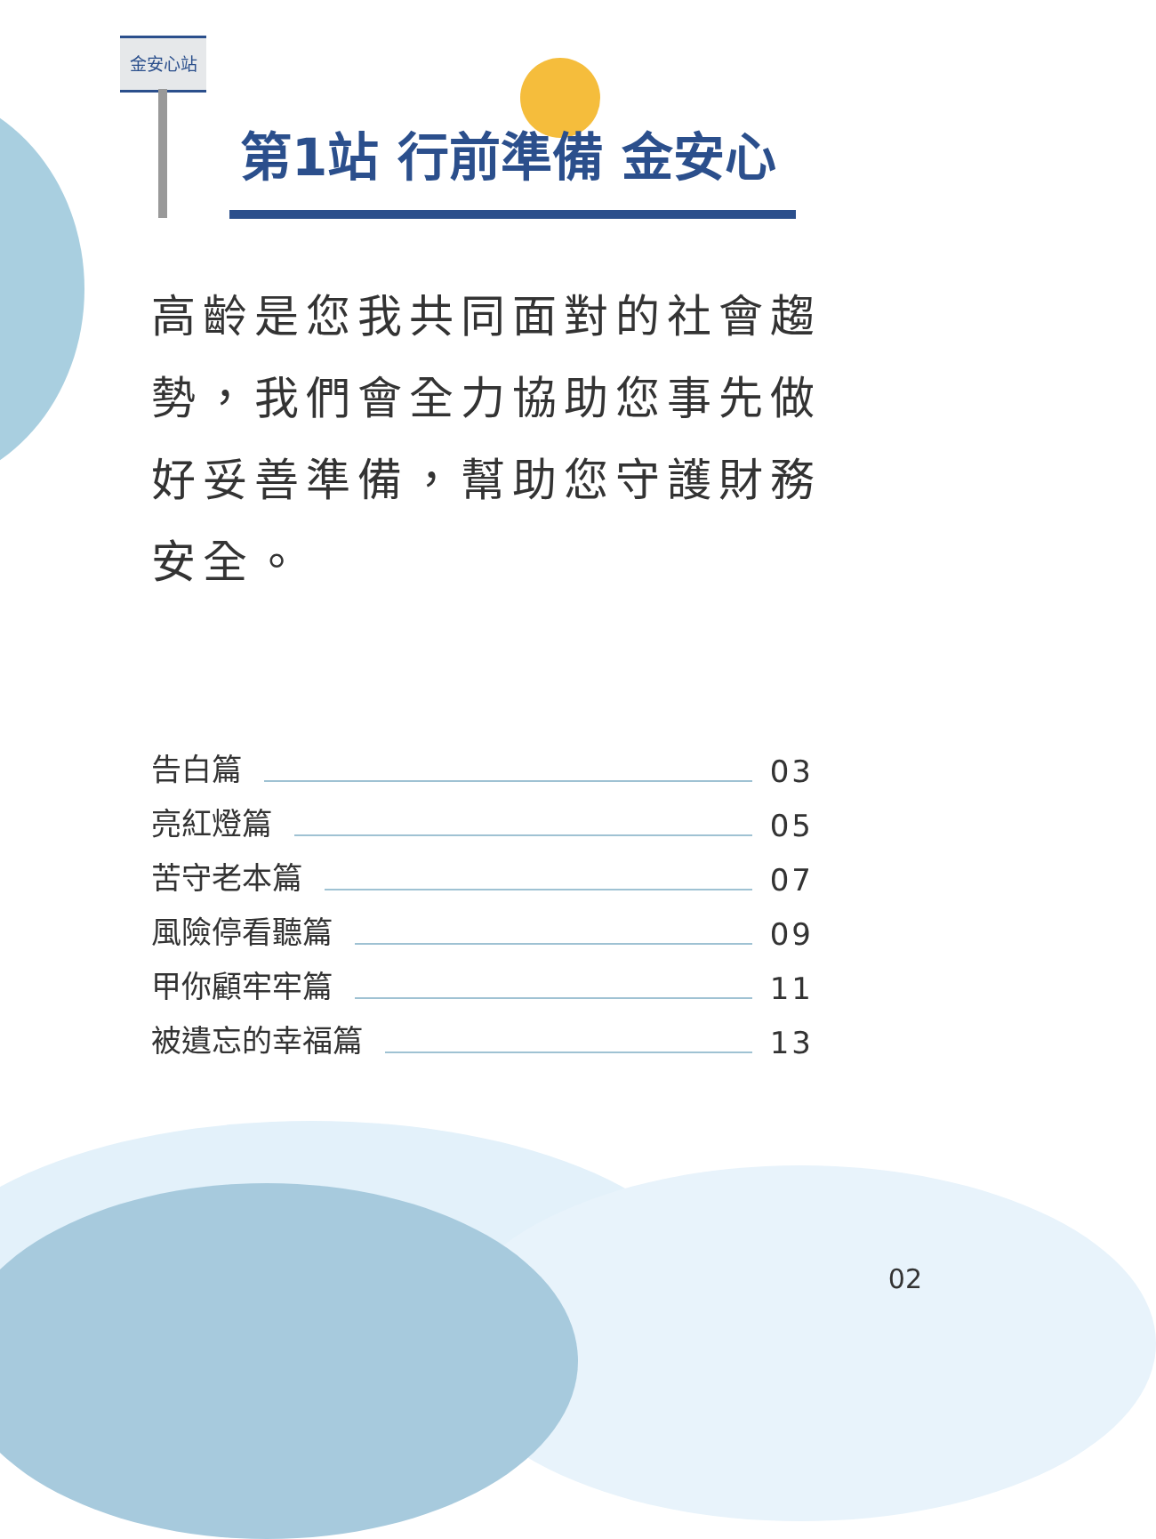金安心站
第1站 行前準備 金安心
高齡是您我共同面對的社會趨勢，我們會全力協助您事先做好妥善準備，幫助您守護財務安全。
告白篇 03
亮紅燈篇 05
苦守老本篇 07
風險停看聽篇 09
甲你顧牢牢篇 11
被遺忘的幸福篇 13
02